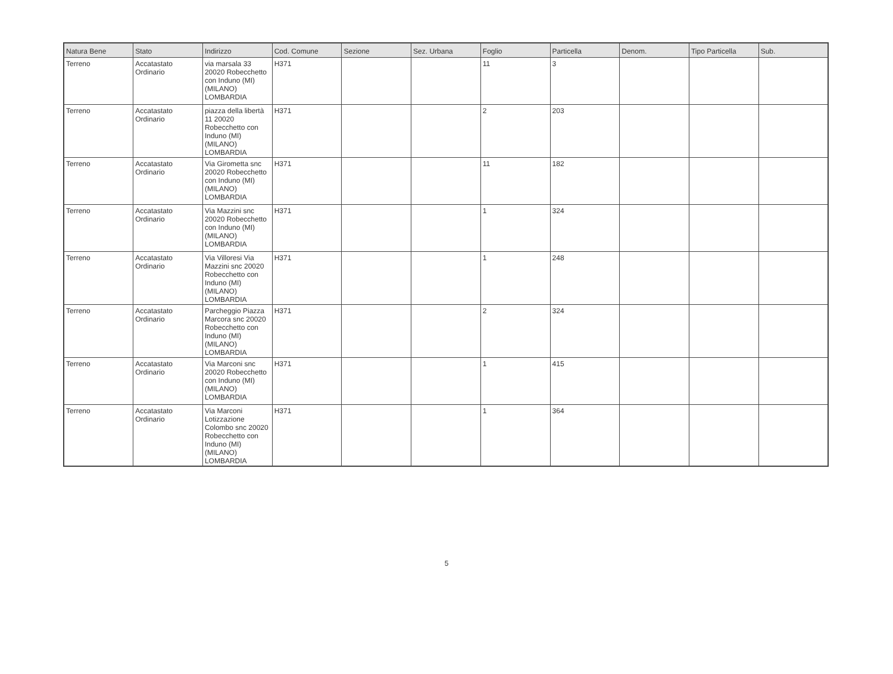| Natura Bene | Stato | Indirizzo | Cod. Comune | Sezione | Sez. Urbana | Foglio | Particella | Denom. | Tipo Particella | Sub. |
| --- | --- | --- | --- | --- | --- | --- | --- | --- | --- | --- |
| Terreno | Accatastato Ordinario | via marsala 33 20020 Robecchetto con Induno (MI) (MILANO) LOMBARDIA | H371 | | | 11 | 3 | | | |
| Terreno | Accatastato Ordinario | piazza della libertà 11 20020 Robecchetto con Induno (MI) (MILANO) LOMBARDIA | H371 | | | 2 | 203 | | | |
| Terreno | Accatastato Ordinario | Via Girometta snc 20020 Robecchetto con Induno (MI) (MILANO) LOMBARDIA | H371 | | | 11 | 182 | | | |
| Terreno | Accatastato Ordinario | Via Mazzini snc 20020 Robecchetto con Induno (MI) (MILANO) LOMBARDIA | H371 | | | 1 | 324 | | | |
| Terreno | Accatastato Ordinario | Via Villoresi Via Mazzini snc 20020 Robecchetto con Induno (MI) (MILANO) LOMBARDIA | H371 | | | 1 | 248 | | | |
| Terreno | Accatastato Ordinario | Parcheggio Piazza Marcora snc 20020 Robecchetto con Induno (MI) (MILANO) LOMBARDIA | H371 | | | 2 | 324 | | | |
| Terreno | Accatastato Ordinario | Via Marconi snc 20020 Robecchetto con Induno (MI) (MILANO) LOMBARDIA | H371 | | | 1 | 415 | | | |
| Terreno | Accatastato Ordinario | Via Marconi Lotizzazione Colombo snc 20020 Robecchetto con Induno (MI) (MILANO) LOMBARDIA | H371 | | | 1 | 364 | | | |
5